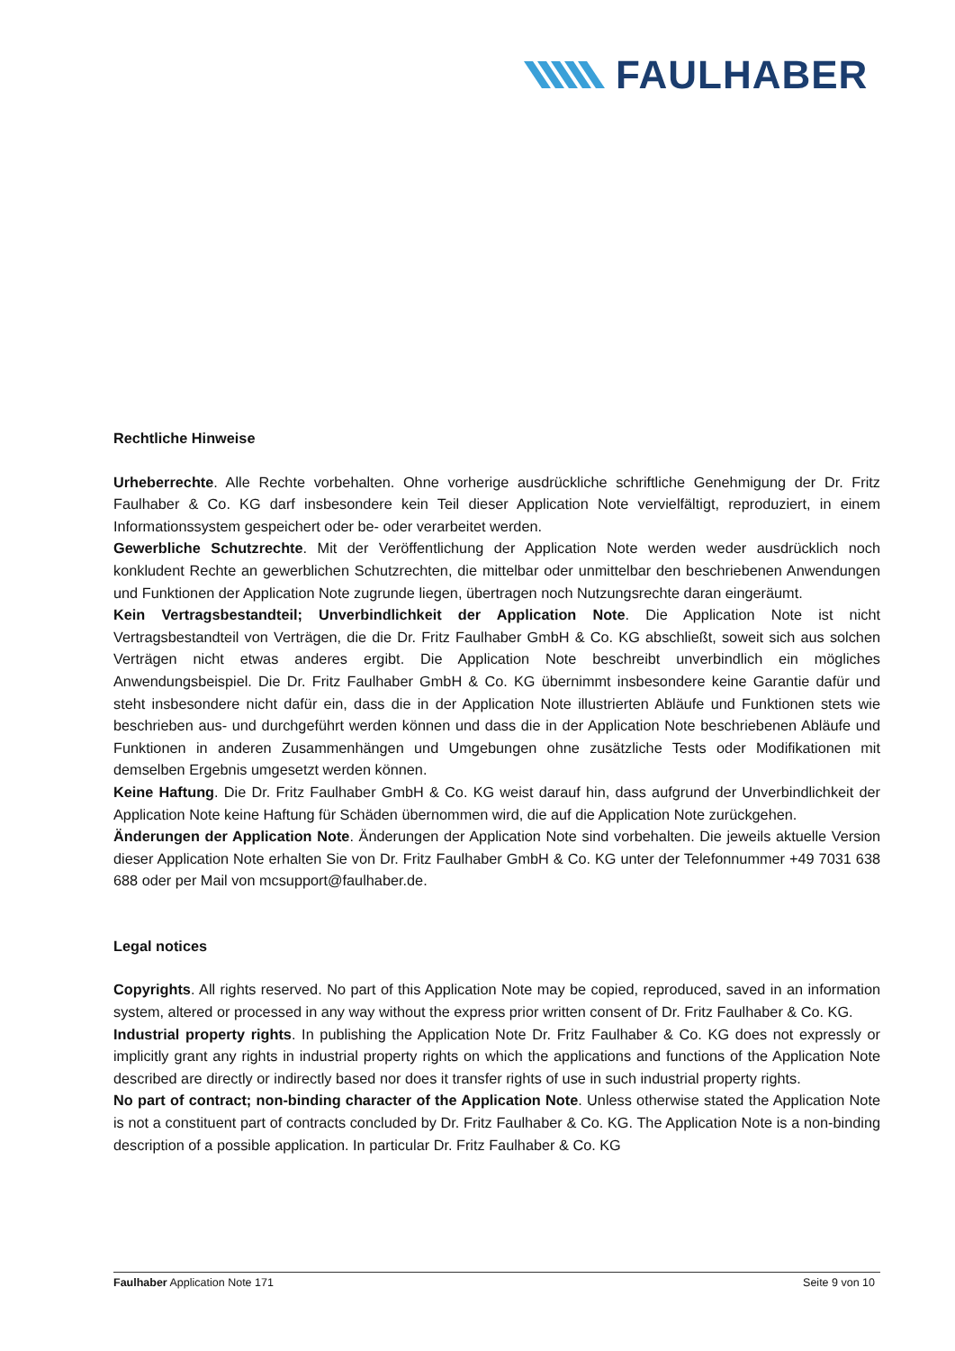FAULHABER
Rechtliche Hinweise
Urheberrechte. Alle Rechte vorbehalten. Ohne vorherige ausdrückliche schriftliche Genehmigung der Dr. Fritz Faulhaber & Co. KG darf insbesondere kein Teil dieser Application Note vervielfältigt, reproduziert, in einem Informationssystem gespeichert oder be- oder verarbeitet werden.
Gewerbliche Schutzrechte. Mit der Veröffentlichung der Application Note werden weder ausdrücklich noch konkludent Rechte an gewerblichen Schutzrechten, die mittelbar oder unmittelbar den beschriebenen Anwendungen und Funktionen der Application Note zugrunde liegen, übertragen noch Nutzungsrechte daran eingeräumt.
Kein Vertragsbestandteil; Unverbindlichkeit der Application Note. Die Application Note ist nicht Vertragsbestandteil von Verträgen, die die Dr. Fritz Faulhaber GmbH & Co. KG abschließt, soweit sich aus solchen Verträgen nicht etwas anderes ergibt. Die Application Note beschreibt unverbindlich ein mögliches Anwendungsbeispiel. Die Dr. Fritz Faulhaber GmbH & Co. KG übernimmt insbesondere keine Garantie dafür und steht insbesondere nicht dafür ein, dass die in der Application Note illustrierten Abläufe und Funktionen stets wie beschrieben aus- und durchgeführt werden können und dass die in der Application Note beschriebenen Abläufe und Funktionen in anderen Zusammenhängen und Umgebungen ohne zusätzliche Tests oder Modifikationen mit demselben Ergebnis umgesetzt werden können.
Keine Haftung. Die Dr. Fritz Faulhaber GmbH & Co. KG weist darauf hin, dass aufgrund der Unverbindlichkeit der Application Note keine Haftung für Schäden übernommen wird, die auf die Application Note zurückgehen.
Änderungen der Application Note. Änderungen der Application Note sind vorbehalten. Die jeweils aktuelle Version dieser Application Note erhalten Sie von Dr. Fritz Faulhaber GmbH & Co. KG unter der Telefonnummer +49 7031 638 688 oder per Mail von mcsupport@faulhaber.de.
Legal notices
Copyrights. All rights reserved. No part of this Application Note may be copied, reproduced, saved in an information system, altered or processed in any way without the express prior written consent of Dr. Fritz Faulhaber & Co. KG.
Industrial property rights. In publishing the Application Note Dr. Fritz Faulhaber & Co. KG does not expressly or implicitly grant any rights in industrial property rights on which the applications and functions of the Application Note described are directly or indirectly based nor does it transfer rights of use in such industrial property rights.
No part of contract; non-binding character of the Application Note. Unless otherwise stated the Application Note is not a constituent part of contracts concluded by Dr. Fritz Faulhaber & Co. KG. The Application Note is a non-binding description of a possible application. In particular Dr. Fritz Faulhaber & Co. KG
Faulhaber Application Note 171 Seite 9 von 10